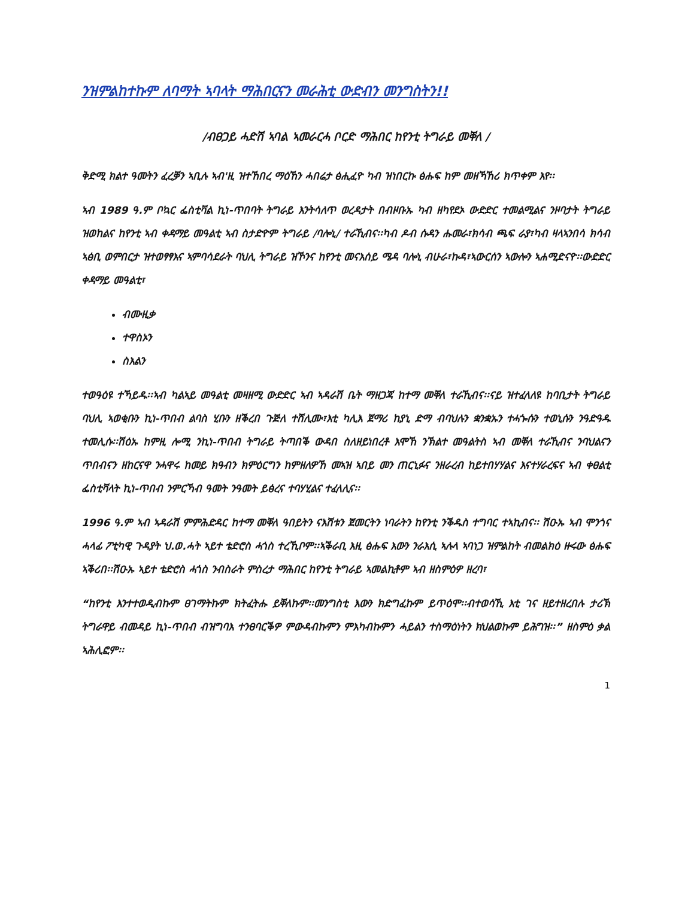ንዝምልከተኩም ለባማት ኣባላት ማሕበርናን መራሕቲ ውድብን መንግስትን!!
/ብፀጋይ ሓድሽ ኣባል ኣመራርሓ ቦርድ ማሕበር ከየንቲ ትግራይ መቐለ /
ቅድሚ ክልተ ዓመትን ፈረቓን ኣቢሉ ኣብ'ዚ ዝተኸበረ ማዕኸን ሓበሬታ ፅሒፈዮ ካብ ዝነበርኩ ፅሑፍ ከም መዘኻኸሪ ክጥቀም እየ፡፡
ኣብ 1989 ዓ.ም ቦኳር ፌስቲቫል ኪነ-ጥበባት ትግራይ እንትሳለጥ ወረዳታት በብዞቡኡ ካብ ዘካየደኦ ውድድር ተመልሚልና ንዞባታት ትግራይ ዝወከልና ከየንቲ ኣብ ቀዳማይ መዓልቲ ኣብ ስታድዮም ትግራይ /ባሎኒ/ ተራኺብና፡፡ካብ ዶብ ሱዳን ሑመራ፣ክሳብ ጫፍ ራያ፣ካብ ዛላኣንበሳ ክሳብ ኣፅቢ ወምበርታ ዝተወፃፃእና ኣምባሳደራት ባህሊ ትግራይ ዝኾንና ከየንቲ መናእሰይ ሜዳ ባሎኒ ብሁራ፣ኩዳ፣ኣውርሰን ኣውሎን ኣሐሚድናዮ፡፡ውድድር ቀዳማይ መዓልቲ፣
ብሙዚቃ
ተዋስኦን
ስእልን
ተወዓዕዩ ተኻይዱ፡፡ኣብ ካልኣይ መዓልቲ መዛዘሚ ውድድር ኣብ ኣዳራሽ ቤት ማዘጋጃ ከተማ መቐለ ተራኺብና፡፡ናይ ዝተፈላለዩ ከባቢታት ትግራይ ባህሊ ኣወቂቡን ኪነ-ጥበብ ልባስ ሂቡን ዘቕረበ ጉጅለ ተሸሊሙ፣እቲ ካሊእ ጀማሪ ከያኒ ድማ ብባህሉን ቋንቋኡን ተሓጐሱን ተወኒሱን ንዓድዓዱ ተመሊሱ፡፡ሽዕኡ ከምዚ ሎሚ ንኪነ-ጥበብ ትግራይ ትጣበቕ ውዳበ ስለዘይነበረቶ እሞኸ ንኽልተ መዓልትስ ኣብ መቐለ ተራኺብና ንባህልናን ጥበብናን ዘከርናዋ ንሓዋሩ ከመይ ክዓብን ክምዕርግን ከምዘለዎኸ መኣዝ ኣበይ መን ጠርኒፉና ንዘራረብ ከይተበሃሃልና እናተሃራረፍና ኣብ ቀፀልቲ ፌስቲቫላት ኪነ-ጥበብ ንምርኻብ ዓመት ንዓመት ይፅረና ተባሃሂልና ተፈላሊና፡፡
1996 ዓ.ም ኣብ ኣዳራሽ ምምሕድዳር ከተማ መቐለ ዓበይትን ናእሽቱን ጀመርትን ነባራትን ከየንቲ ንቕዱስ ተግባር ተኣኪብና፡፡ ሽዑኡ ኣብ ሞንጎና ሓላፊ ፖቲካዊ ጉዳያት ህ.ወ.ሓት ኣይተ ቴድሮስ ሓጎስ ተረኺቦም፡፡ኣቕራቢ እዚ ፅሑፍ እውን ንራእሲ ኣሉላ ኣባነጋ ዝምልከት ብመልክዕ ዙሩው ፅሑፍ ኣቕሪበ፡፡ሽዑኡ ኣይተ ቴድሮስ ሓጎስ ንብስራት ምስረታ ማሕበር ከየንቲ ትግራይ ኣመልኪቶም ኣብ ዘስምዕዎ ዘረባ፣
“ከየንቲ እንተተወዲብኩም ፀገማትኩም ክትፈትሑ ይቐለኩም፡፡መንግስቲ እውን ክድግፈኩም ይጥዕሞ፡፡ብተወሳኺ እቲ ገና ዘይተዘረበሉ ታሪኽ ትግራዋይ ብመዳይ ኪነ-ጥበብ ብዝግባእ ተንፀባርቕዎ ምውዳብኩምን ምእካብኩምን ሓይልን ተስማዕነትን ክህልወኩም ይሕግዝ፡፡” ዘስምዕ ቃል ኣሕሊፎም፡፡
1